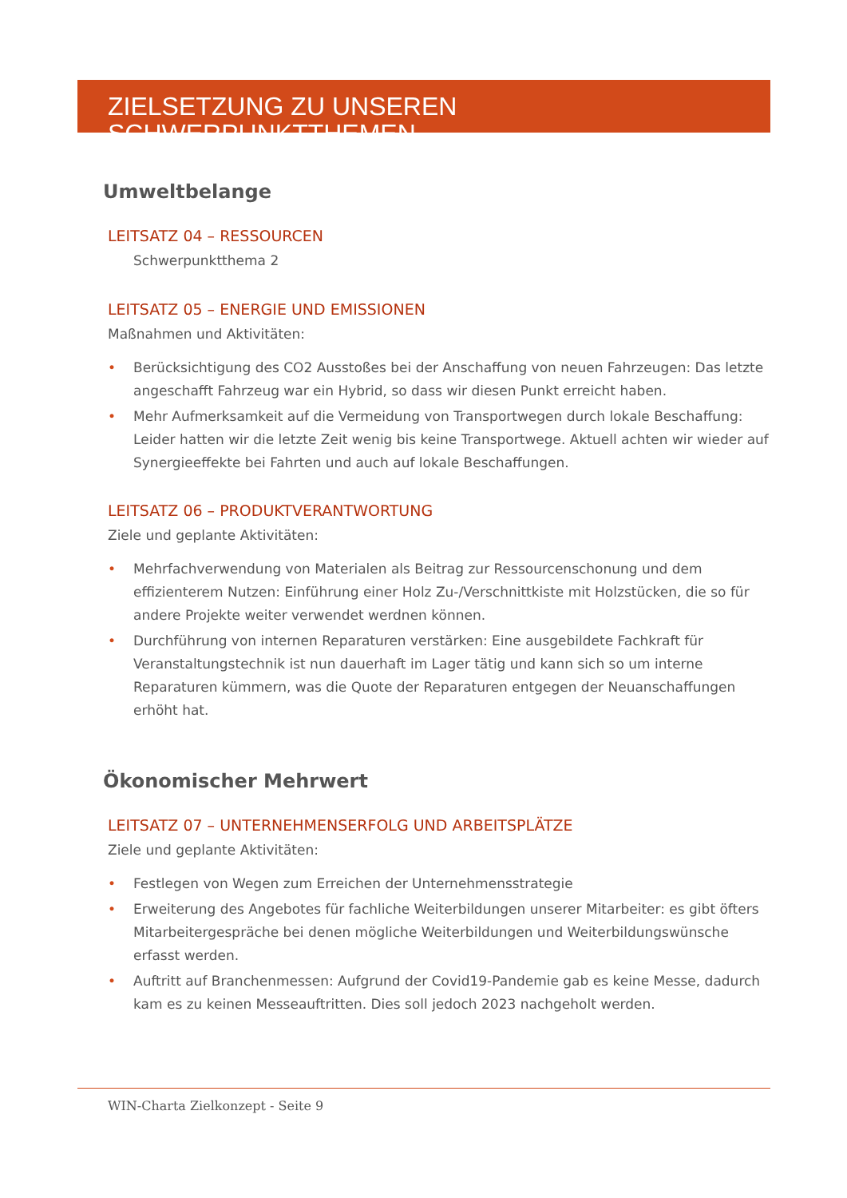ZIELSETZUNG ZU UNSEREN SCHWERPUNKTTHEMEN
Umweltbelange
LEITSATZ 04 – RESSOURCEN
Schwerpunktthema 2
LEITSATZ 05 – ENERGIE UND EMISSIONEN
Maßnahmen und Aktivitäten:
• Berücksichtigung des CO2 Ausstoßes bei der Anschaffung von neuen Fahrzeugen: Das letzte angeschafft Fahrzeug war ein Hybrid, so dass wir diesen Punkt erreicht haben.
• Mehr Aufmerksamkeit auf die Vermeidung von Transportwegen durch lokale Beschaffung: Leider hatten wir die letzte Zeit wenig bis keine Transportwege. Aktuell achten wir wieder auf Synergieeffekte bei Fahrten und auch auf lokale Beschaffungen.
LEITSATZ 06 – PRODUKTVERANTWORTUNG
Ziele und geplante Aktivitäten:
• Mehrfachverwendung von Materialen als Beitrag zur Ressourcenschonung und dem effizienterem Nutzen: Einführung einer Holz Zu-/Verschnittkiste mit Holzstücken, die so für andere Projekte weiter verwendet werdnen können.
• Durchführung von internen Reparaturen verstärken: Eine ausgebildete Fachkraft für Veranstaltungstechnik ist nun dauerhaft im Lager tätig und kann sich so um interne Reparaturen kümmern, was die Quote der Reparaturen entgegen der Neuanschaffungen erhöht hat.
Ökonomischer Mehrwert
LEITSATZ 07 – UNTERNEHMENSERFOLG UND ARBEITSPLÄTZE
Ziele und geplante Aktivitäten:
• Festlegen von Wegen zum Erreichen der Unternehmensstrategie
• Erweiterung des Angebotes für fachliche Weiterbildungen unserer Mitarbeiter: es gibt öfters Mitarbeitergespräche bei denen mögliche Weiterbildungen und Weiterbildungswünsche erfasst werden.
• Auftritt auf Branchenmessen: Aufgrund der Covid19-Pandemie gab es keine Messe, dadurch kam es zu keinen Messeauftritten. Dies soll jedoch 2023 nachgeholt werden.
WIN-Charta Zielkonzept - Seite 9